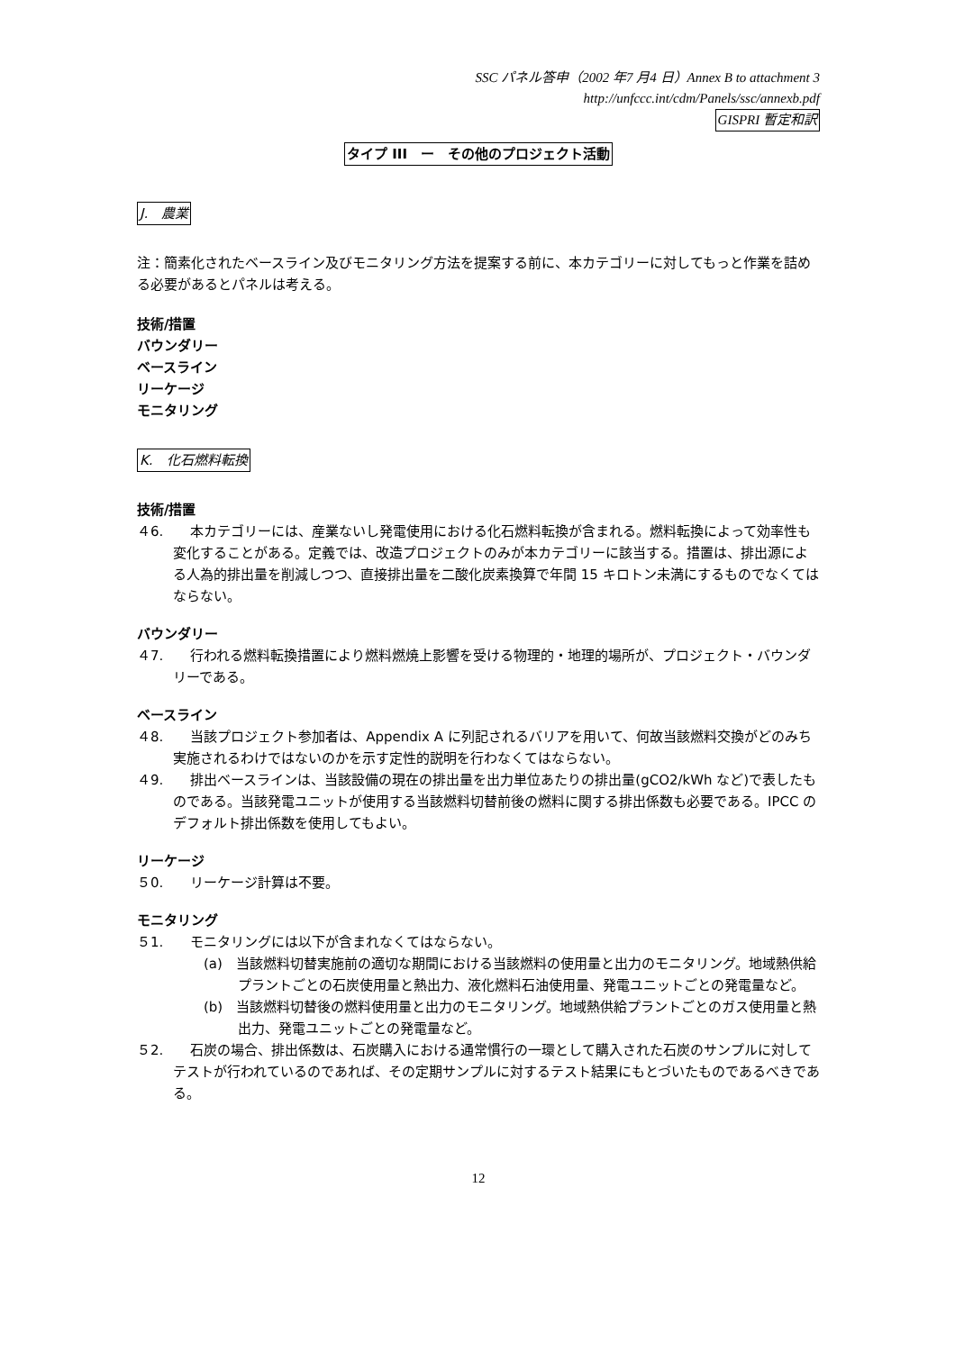SSC パネル答申（2002 年7 月4 日）Annex B to attachment 3
http://unfccc.int/cdm/Panels/ssc/annexb.pdf
GISPRI 暫定和訳
タイプ III　ー　その他のプロジェクト活動
J.　農業
注：簡素化されたベースライン及びモニタリング方法を提案する前に、本カテゴリーに対してもっと作業を詰める必要があるとパネルは考える。
技術/措置
バウンダリー
ベースライン
リーケージ
モニタリング
K.　化石燃料転換
技術/措置
４6.　　本カテゴリーには、産業ないし発電使用における化石燃料転換が含まれる。燃料転換によって効率性も変化することがある。定義では、改造プロジェクトのみが本カテゴリーに該当する。措置は、排出源による人為的排出量を削減しつつ、直接排出量を二酸化炭素換算で年間 15 キロトン未満にするものでなくてはならない。
バウンダリー
４7.　　行われる燃料転換措置により燃料燃焼上影響を受ける物理的・地理的場所が、プロジェクト・バウンダリーである。
ベースライン
４8.　　当該プロジェクト参加者は、Appendix A に列記されるバリアを用いて、何故当該燃料交換がどのみち実施されるわけではないのかを示す定性的説明を行わなくてはならない。
４9.　　排出ベースラインは、当該設備の現在の排出量を出力単位あたりの排出量(gCO2/kWh など)で表したものである。当該発電ユニットが使用する当該燃料切替前後の燃料に関する排出係数も必要である。IPCC のデフォルト排出係数を使用してもよい。
リーケージ
５0.　　リーケージ計算は不要。
モニタリング
５1.　　モニタリングには以下が含まれなくてはならない。
(a)　当該燃料切替実施前の適切な期間における当該燃料の使用量と出力のモニタリング。地域熱供給プラントごとの石炭使用量と熱出力、液化燃料石油使用量、発電ユニットごとの発電量など。
(b)　当該燃料切替後の燃料使用量と出力のモニタリング。地域熱供給プラントごとのガス使用量と熱出力、発電ユニットごとの発電量など。
５2.　　石炭の場合、排出係数は、石炭購入における通常慣行の一環として購入された石炭のサンプルに対してテストが行われているのであれば、その定期サンプルに対するテスト結果にもとづいたものであるべきである。
12